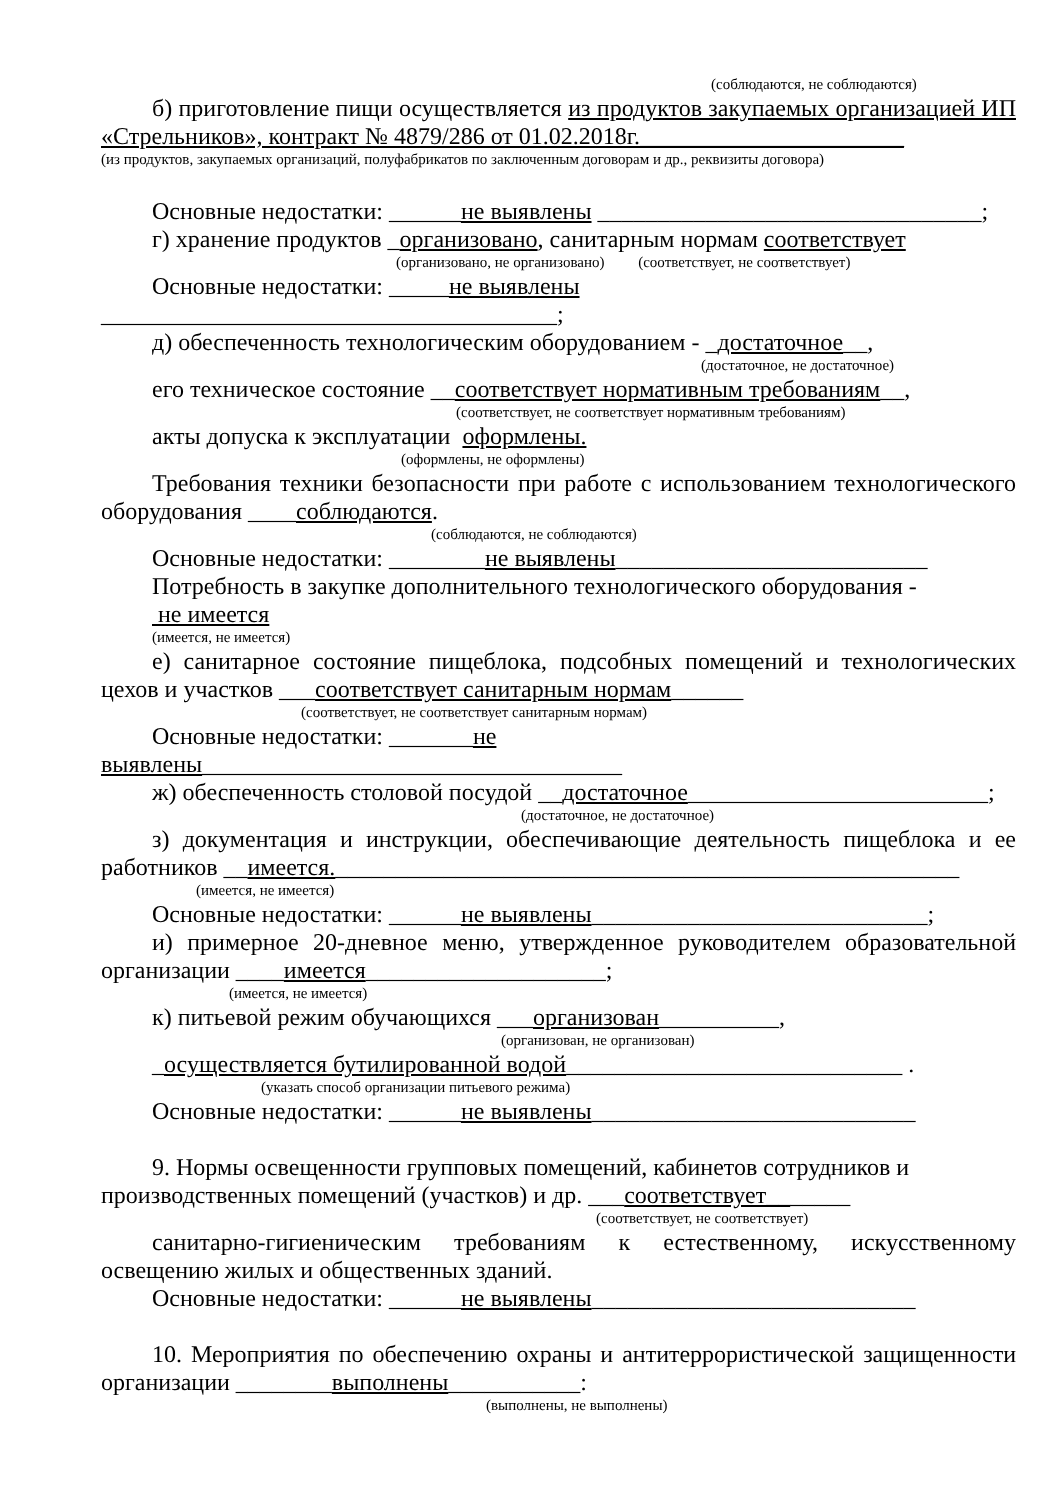(соблюдаются, не соблюдаются)
б) приготовление пищи осуществляется из продуктов закупаемых организацией ИП «Стрельников», контракт № 4879/286 от 01.02.2018г.______________________
(из продуктов, закупаемых организаций, полуфабрикатов по заключенным договорам и др., реквизиты договора)
Основные недостатки: ______не выявлены ________________________________;
г) хранение продуктов _организовано, санитарным нормам соответствует
(организовано, не организовано) (соответствует, не соответствует)
Основные недостатки: _____не выявлены ______________________________________;
д) обеспеченность технологическим оборудованием - _достаточное__,
(достаточное, не достаточное)
его техническое состояние __соответствует нормативным требованиям__,
(соответствует, не соответствует нормативным требованиям)
акты допуска к эксплуатации оформлены.
(оформлены, не оформлены)
Требования техники безопасности при работе с использованием технологического оборудования ____соблюдаются.
(соблюдаются, не соблюдаются)
Основные недостатки: ________не выявлены__________________________
Потребность в закупке дополнительного технологического оборудования -
не имеется
(имеется, не имеется)
е) санитарное состояние пищеблока, подсобных помещений и технологических цехов и участков ___соответствует санитарным нормам______
(соответствует, не соответствует санитарным нормам)
Основные недостатки: _______не выявлены___________________________________
ж) обеспеченность столовой посудой __достаточное_________________________;
(достаточное, не достаточное)
з) документация и инструкции, обеспечивающие деятельность пищеблока и ее работников __имеется.____________________________________________________
(имеется, не имеется)
Основные недостатки: ______не выявлены____________________________;
и) примерное 20-дневное меню, утвержденное руководителем образовательной организации ____имеется____________________;
(имеется, не имеется)
к) питьевой режим обучающихся ___организован__________,
(организован, не организован)
_осуществляется бутилированной водой____________________________ .
(указать способ организации питьевого режима)
Основные недостатки: ______не выявлены___________________________
9. Нормы освещенности групповых помещений, кабинетов сотрудников и производственных помещений (участков) и др. ___соответствует_______
(соответствует, не соответствует)
санитарно-гигиеническим требованиям к естественному, искусственному освещению жилых и общественных зданий.
Основные недостатки: ______не выявлены___________________________
10. Мероприятия по обеспечению охраны и антитеррористической защищенности организации ________выполнены___________:
(выполнены, не выполнены)